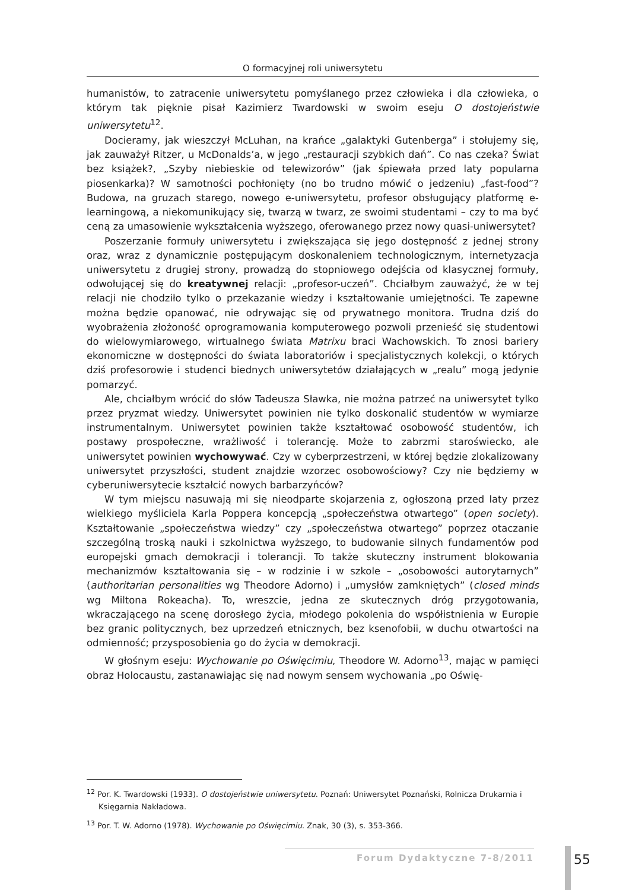O formacyjnej roli uniwersytetu
humanistów, to zatracenie uniwersytetu pomyślanego przez człowieka i dla człowieka, o którym tak pięknie pisał Kazimierz Twardowski w swoim eseju O dostojeństwie uniwersytetu<sup>12</sup>.
Docieramy, jak wieszczył McLuhan, na krańce „galaktyki Gutenberga” i stołujemy się, jak zauważył Ritzer, u McDonalds’a, w jego „restauracji szybkich dań”. Co nas czeka? Świat bez książek?, „Szyby niebieskie od telewizorów” (jak śpiewała przed laty popularna piosenkarka)? W samotności pochłonięty (no bo trudno mówić o jedzeniu) „fast-food”? Budowa, na gruzach starego, nowego e-uniwersytetu, profesor obsługujący platformę e-learningową, a niekomunikujący się, twarzą w twarz, ze swoimi studentami – czy to ma być ceną za umasowienie wykształcenia wyższego, oferowanego przez nowy quasi-uniwersytet?
Poszerzanie formuły uniwersytetu i zwiększająca się jego dostępność z jednej strony oraz, wraz z dynamicznie postępującym doskonaleniem technologicznym, internetyzacja uniwersytetu z drugiej strony, prowadzą do stopniowego odejścia od klasycznej formuły, odwołującej się do kreatywnej relacji: „profesor-uczeń”. Chciałbym zauważyć, że w tej relacji nie chodziło tylko o przekazanie wiedzy i kształtowanie umiejętności. Te zapewne można będzie opanować, nie odrywając się od prywatnego monitora. Trudna dziś do wyobrażenia złożoność oprogramowania komputerowego pozwoli przenieść się studentowi do wielowymiarowego, wirtualnego świata Matrixu braci Wachowskich. To znosi bariery ekonomiczne w dostępności do świata laboratoriów i specjalistycznych kolekcji, o których dziś profesorowie i studenci biednych uniwersytetów działających w „realu” mogą jedynie pomarzyć.
Ale, chciałbym wrócić do słów Tadeusza Sławka, nie można patrzeć na uniwersytet tylko przez pryzmat wiedzy. Uniwersytet powinien nie tylko doskonalić studentów w wymiarze instrumentalnym. Uniwersytet powinien także kształtować osobowość studentów, ich postawy prospołeczne, wrażliwość i tolerancję. Może to zabrzmi staroświecko, ale uniwersytet powinien wychowywać. Czy w cyberprzestrzeni, w której będzie zlokalizowany uniwersytet przyszłości, student znajdzie wzorzec osobowościowy? Czy nie będziemy w cyberuniwersytecie kształcić nowych barbarzyńców?
W tym miejscu nasuwają mi się nieodparte skojarzenia z, ogłoszoną przed laty przez wielkiego myśliciela Karla Poppera koncepcją „społeczeństwa otwartego” (open society). Kształtowanie „społeczeństwa wiedzy” czy „społeczeństwa otwartego” poprzez otaczanie szczególną troską nauki i szkolnictwa wyższego, to budowanie silnych fundamentów pod europejski gmach demokracji i tolerancji. To także skuteczny instrument blokowania mechanizmów kształtowania się – w rodzinie i w szkole – „osobowości autorytarnych” (authoritarian personalities wg Theodore Adorno) i „umysłów zamkniętych” (closed minds wg Miltona Rokeacha). To, wreszcie, jedna ze skutecznych dróg przygotowania, wkraczającego na scenę dorosłego życia, młodego pokolenia do współistnienia w Europie bez granic politycznych, bez uprzedzeń etnicznych, bez ksenofobii, w duchu otwartości na odmienność; przysposobienia go do życia w demokracji.
W głośnym eseju: Wychowanie po Oświęcimiu, Theodore W. Adorno<sup>13</sup>, mając w pamięci obraz Holocaustu, zastanawiając się nad nowym sensem wychowania „po Oświę-
<sup>12</sup> Por. K. Twardowski (1933). O dostojeństwie uniwersytetu. Poznań: Uniwersytet Poznański, Rolnicza Drukarnia i Księgarnia Nakładowa.
<sup>13</sup> Por. T. W. Adorno (1978). Wychowanie po Oświęcimiu. Znak, 30 (3), s. 353-366.
Forum Dydaktyczne 7-8/2011 55